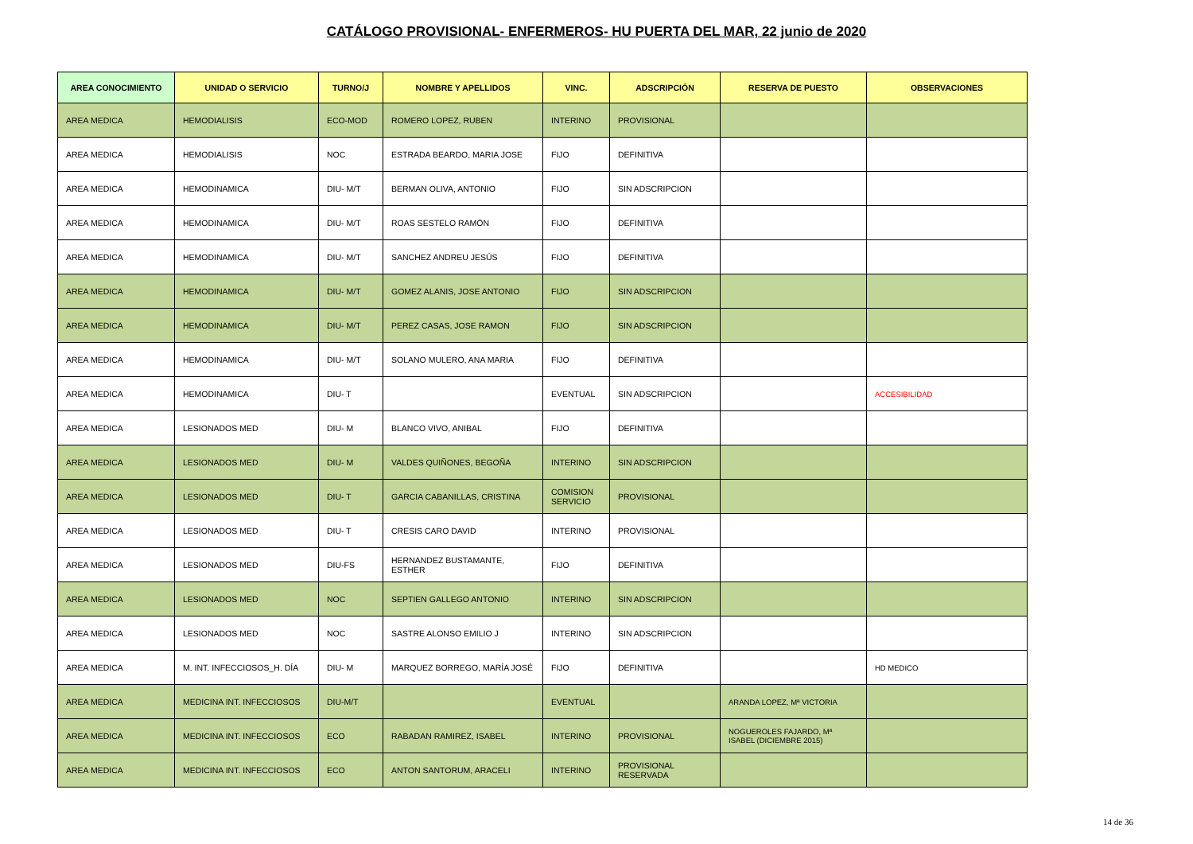CATÁLOGO PROVISIONAL- ENFERMEROS- HU PUERTA DEL MAR, 22 junio de 2020
| AREA CONOCIMIENTO | UNIDAD O SERVICIO | TURNO/J | NOMBRE Y APELLIDOS | VINC. | ADSCRIPCIÓN | RESERVA DE PUESTO | OBSERVACIONES |
| --- | --- | --- | --- | --- | --- | --- | --- |
| AREA MEDICA | HEMODIALISIS | ECO-MOD | ROMERO LOPEZ, RUBEN | INTERINO | PROVISIONAL | | |
| AREA MEDICA | HEMODIALISIS | NOC | ESTRADA BEARDO, MARIA JOSE | FIJO | DEFINITIVA | | |
| AREA MEDICA | HEMODINAMICA | DIU- M/T | BERMAN OLIVA, ANTONIO | FIJO | SIN ADSCRIPCION | | |
| AREA MEDICA | HEMODINAMICA | DIU- M/T | ROAS SESTELO RAMÓN | FIJO | DEFINITIVA | | |
| AREA MEDICA | HEMODINAMICA | DIU- M/T | SANCHEZ ANDREU JESÚS | FIJO | DEFINITIVA | | |
| AREA MEDICA | HEMODINAMICA | DIU- M/T | GOMEZ ALANIS, JOSE ANTONIO | FIJO | SIN ADSCRIPCION | | |
| AREA MEDICA | HEMODINAMICA | DIU- M/T | PEREZ CASAS, JOSE RAMON | FIJO | SIN ADSCRIPCION | | |
| AREA MEDICA | HEMODINAMICA | DIU- M/T | SOLANO MULERO, ANA MARIA | FIJO | DEFINITIVA | | |
| AREA MEDICA | HEMODINAMICA | DIU- T | | EVENTUAL | SIN ADSCRIPCION | | ACCESIBILIDAD |
| AREA MEDICA | LESIONADOS MED | DIU- M | BLANCO VIVO, ANIBAL | FIJO | DEFINITIVA | | |
| AREA MEDICA | LESIONADOS MED | DIU- M | VALDES QUIÑONES, BEGOÑA | INTERINO | SIN ADSCRIPCION | | |
| AREA MEDICA | LESIONADOS MED | DIU- T | GARCIA CABANILLAS, CRISTINA | COMISION SERVICIO | PROVISIONAL | | |
| AREA MEDICA | LESIONADOS MED | DIU- T | CRESIS CARO DAVID | INTERINO | PROVISIONAL | | |
| AREA MEDICA | LESIONADOS MED | DIU-FS | HERNANDEZ BUSTAMANTE, ESTHER | FIJO | DEFINITIVA | | |
| AREA MEDICA | LESIONADOS MED | NOC | SEPTIEN GALLEGO ANTONIO | INTERINO | SIN ADSCRIPCION | | |
| AREA MEDICA | LESIONADOS MED | NOC | SASTRE ALONSO EMILIO J | INTERINO | SIN ADSCRIPCION | | |
| AREA MEDICA | M. INT. INFECCIOSOS_H. DÍA | DIU- M | MARQUEZ BORREGO, MARÍA JOSÉ | FIJO | DEFINITIVA | | HD MEDICO |
| AREA MEDICA | MEDICINA INT. INFECCIOSOS | DIU-M/T | | EVENTUAL | | ARANDA LOPEZ, Mª VICTORIA | |
| AREA MEDICA | MEDICINA INT. INFECCIOSOS | ECO | RABADAN RAMIREZ, ISABEL | INTERINO | PROVISIONAL | NOGUEROLES FAJARDO, Mª ISABEL (DICIEMBRE 2015) | |
| AREA MEDICA | MEDICINA INT. INFECCIOSOS | ECO | ANTON SANTORUM, ARACELI | INTERINO | PROVISIONAL RESERVADA | | |
14 de 36